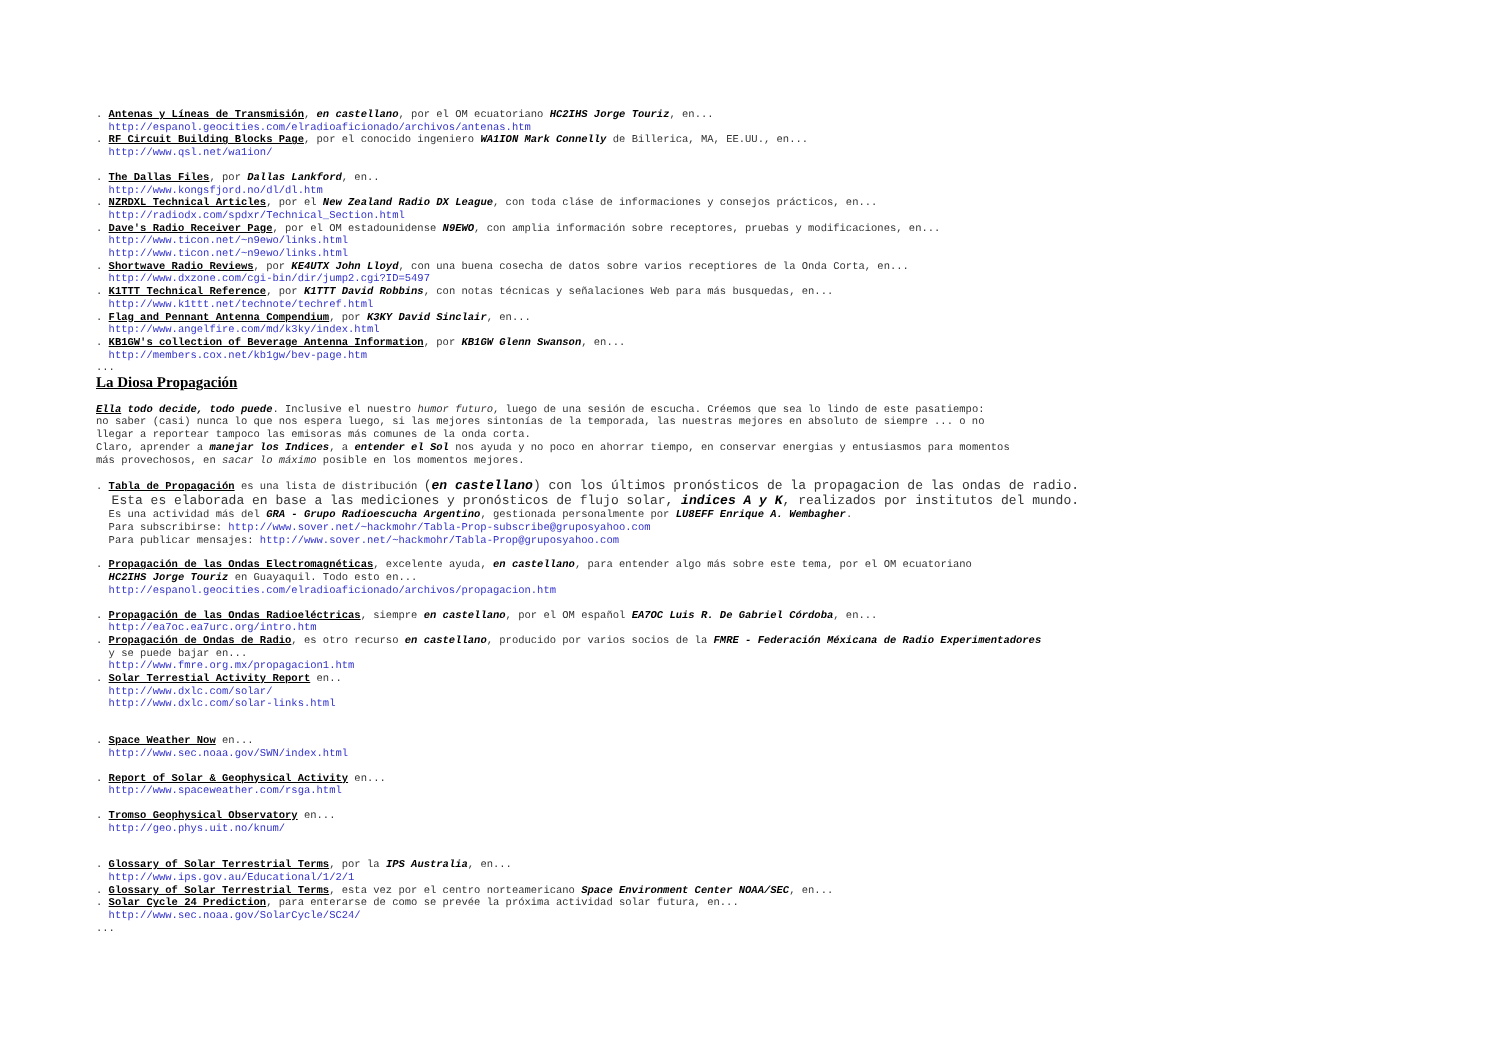. Antenas y Líneas de Transmisión, en castellano, por el OM ecuatoriano HC2IHS Jorge Touriz, en...
http://espanol.geocities.com/elradioaficionado/archivos/antenas.htm
. RF Circuit Building Blocks Page, por el conocido ingeniero WA1ION Mark Connelly de Billerica, MA, EE.UU., en...
http://www.qsl.net/wa1ion/
. The Dallas Files, por Dallas Lankford, en..
http://www.kongsfjord.no/dl/dl.htm
. NZRDXL Technical Articles, por el New Zealand Radio DX League, con toda cláse de informaciones y consejos prácticos, en...
http://radiodx.com/spdxr/Technical_Section.html
. Dave's Radio Receiver Page, por el OM estadounidense N9EWO, con amplia información sobre receptores, pruebas y modificaciones, en...
http://www.ticon.net/~n9ewo/links.html
http://www.ticon.net/~n9ewo/links.html
. Shortwave Radio Reviews, por KE4UTX John Lloyd, con una buena cosecha de datos sobre varios receptiores de la Onda Corta, en...
http://www.dxzone.com/cgi-bin/dir/jump2.cgi?ID=5497
. K1TTT Technical Reference, por K1TTT David Robbins, con notas técnicas y señalaciones Web para más busquedas, en...
http://www.k1ttt.net/technote/techref.html
. Flag and Pennant Antenna Compendium, por K3KY David Sinclair, en...
http://www.angelfire.com/md/k3ky/index.html
. KB1GW's collection of Beverage Antenna Information, por KB1GW Glenn Swanson, en...
http://members.cox.net/kb1gw/bev-page.htm
...
La Diosa Propagación
Ella todo decide, todo puede. Inclusive el nuestro humor futuro, luego de una sesión de escucha. Créemos que sea lo lindo de este pasatiempo:
no saber (casi) nunca lo que nos espera luego, si las mejores sintonías de la temporada, las nuestras mejores en absoluto de siempre ... o no
llegar a reportear tampoco las emisoras más comunes de la onda corta.
Claro, aprender a manejar los Indices, a entender el Sol nos ayuda y no poco en ahorrar tiempo, en conservar energias y entusiasmos para momentos
más provechosos, en sacar lo máximo posible en los momentos mejores.
. Tabla de Propagación es una lista de distribución (en castellano) con los últimos pronósticos de la propagacion de las ondas de radio.
Esta es elaborada en base a las mediciones y pronósticos de flujo solar, indices A y K, realizados por institutos del mundo.
Es una actividad más del GRA - Grupo Radioescucha Argentino, gestionada personalmente por LU8EFF Enrique A. Wembagher.
Para subscribirse: http://www.sover.net/~hackmohr/Tabla-Prop-subscribe@gruposyahoo.com
Para publicar mensajes: http://www.sover.net/~hackmohr/Tabla-Prop@gruposyahoo.com
. Propagación de las Ondas Electromagnéticas, excelente ayuda, en castellano, para entender algo más sobre este tema, por el OM ecuatoriano
HC2IHS Jorge Touriz en Guayaquil. Todo esto en...
http://espanol.geocities.com/elradioaficionado/archivos/propagacion.htm
. Propagación de las Ondas Radioeléctricas, siempre en castellano, por el OM español EA7OC Luis R. De Gabriel Córdoba, en...
http://ea7oc.ea7urc.org/intro.htm
. Propagación de Ondas de Radio, es otro recurso en castellano, producido por varios socios de la FMRE - Federación Méxicana de Radio Experimentadores
y se puede bajar en...
http://www.fmre.org.mx/propagacion1.htm
. Solar Terrestial Activity Report en..
http://www.dxlc.com/solar/
http://www.dxlc.com/solar-links.html
. Space Weather Now en...
http://www.sec.noaa.gov/SWN/index.html
. Report of Solar & Geophysical Activity en...
http://www.spaceweather.com/rsga.html
. Tromso Geophysical Observatory en...
http://geo.phys.uit.no/knum/
. Glossary of Solar Terrestrial Terms, por la IPS Australia, en...
http://www.ips.gov.au/Educational/1/2/1
. Glossary of Solar Terrestrial Terms, esta vez por el centro norteamericano Space Environment Center NOAA/SEC, en...
. Solar Cycle 24 Prediction, para enterarse de como se prevée la próxima actividad solar futura, en...
http://www.sec.noaa.gov/SolarCycle/SC24/
...